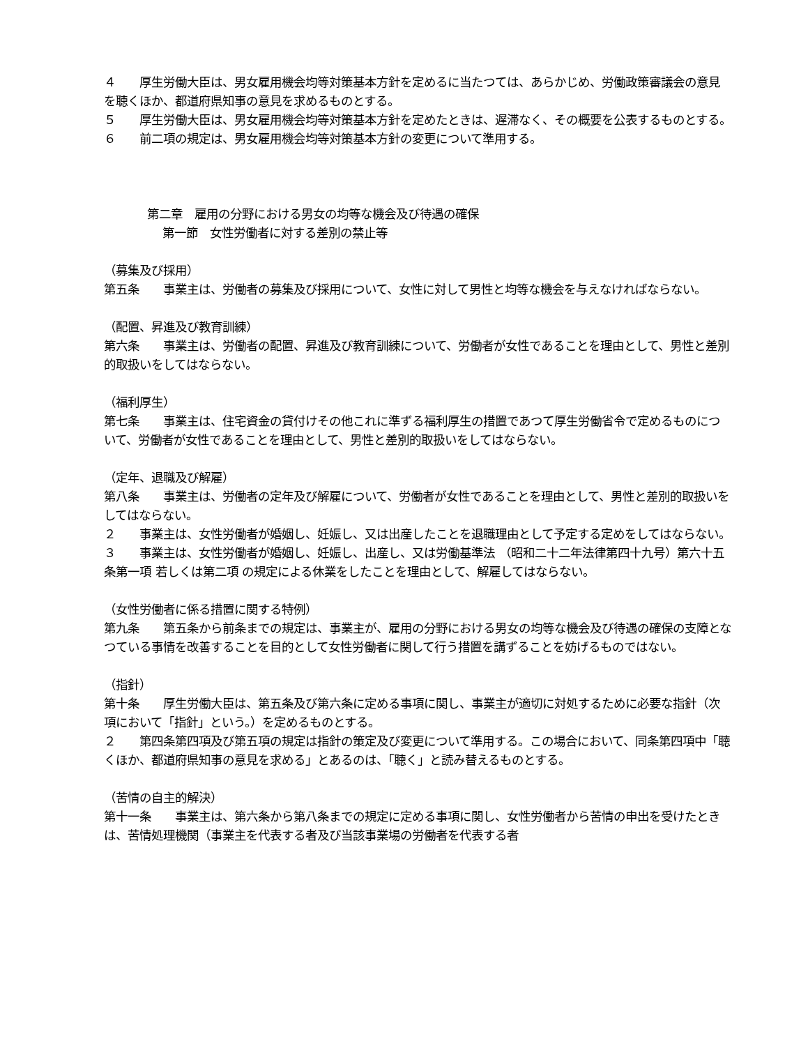４　　厚生労働大臣は、男女雇用機会均等対策基本方針を定めるに当たつては、あらかじめ、労働政策審議会の意見を聴くほか、都道府県知事の意見を求めるものとする。
５　　厚生労働大臣は、男女雇用機会均等対策基本方針を定めたときは、遅滞なく、その概要を公表するものとする。
６　　前二項の規定は、男女雇用機会均等対策基本方針の変更について準用する。
第二章　雇用の分野における男女の均等な機会及び待遇の確保
第一節　女性労働者に対する差別の禁止等
（募集及び採用）
第五条　　事業主は、労働者の募集及び採用について、女性に対して男性と均等な機会を与えなければならない。
（配置、昇進及び教育訓練）
第六条　　事業主は、労働者の配置、昇進及び教育訓練について、労働者が女性であることを理由として、男性と差別的取扱いをしてはならない。
（福利厚生）
第七条　　事業主は、住宅資金の貸付けその他これに準ずる福利厚生の措置であつて厚生労働省令で定めるものについて、労働者が女性であることを理由として、男性と差別的取扱いをしてはならない。
（定年、退職及び解雇）
第八条　　事業主は、労働者の定年及び解雇について、労働者が女性であることを理由として、男性と差別的取扱いをしてはならない。
２　　事業主は、女性労働者が婚姻し、妊娠し、又は出産したことを退職理由として予定する定めをしてはならない。
３　　事業主は、女性労働者が婚姻し、妊娠し、出産し、又は労働基準法 （昭和二十二年法律第四十九号）第六十五条第一項 若しくは第二項 の規定による休業をしたことを理由として、解雇してはならない。
（女性労働者に係る措置に関する特例）
第九条　　第五条から前条までの規定は、事業主が、雇用の分野における男女の均等な機会及び待遇の確保の支障となつている事情を改善することを目的として女性労働者に関して行う措置を講ずることを妨げるものではない。
（指針）
第十条　　厚生労働大臣は、第五条及び第六条に定める事項に関し、事業主が適切に対処するために必要な指針（次項において「指針」という。）を定めるものとする。
２　　第四条第四項及び第五項の規定は指針の策定及び変更について準用する。この場合において、同条第四項中「聴くほか、都道府県知事の意見を求める」とあるのは、「聴く」と読み替えるものとする。
（苦情の自主的解決）
第十一条　　事業主は、第六条から第八条までの規定に定める事項に関し、女性労働者から苦情の申出を受けたときは、苦情処理機関（事業主を代表する者及び当該事業場の労働者を代表する者